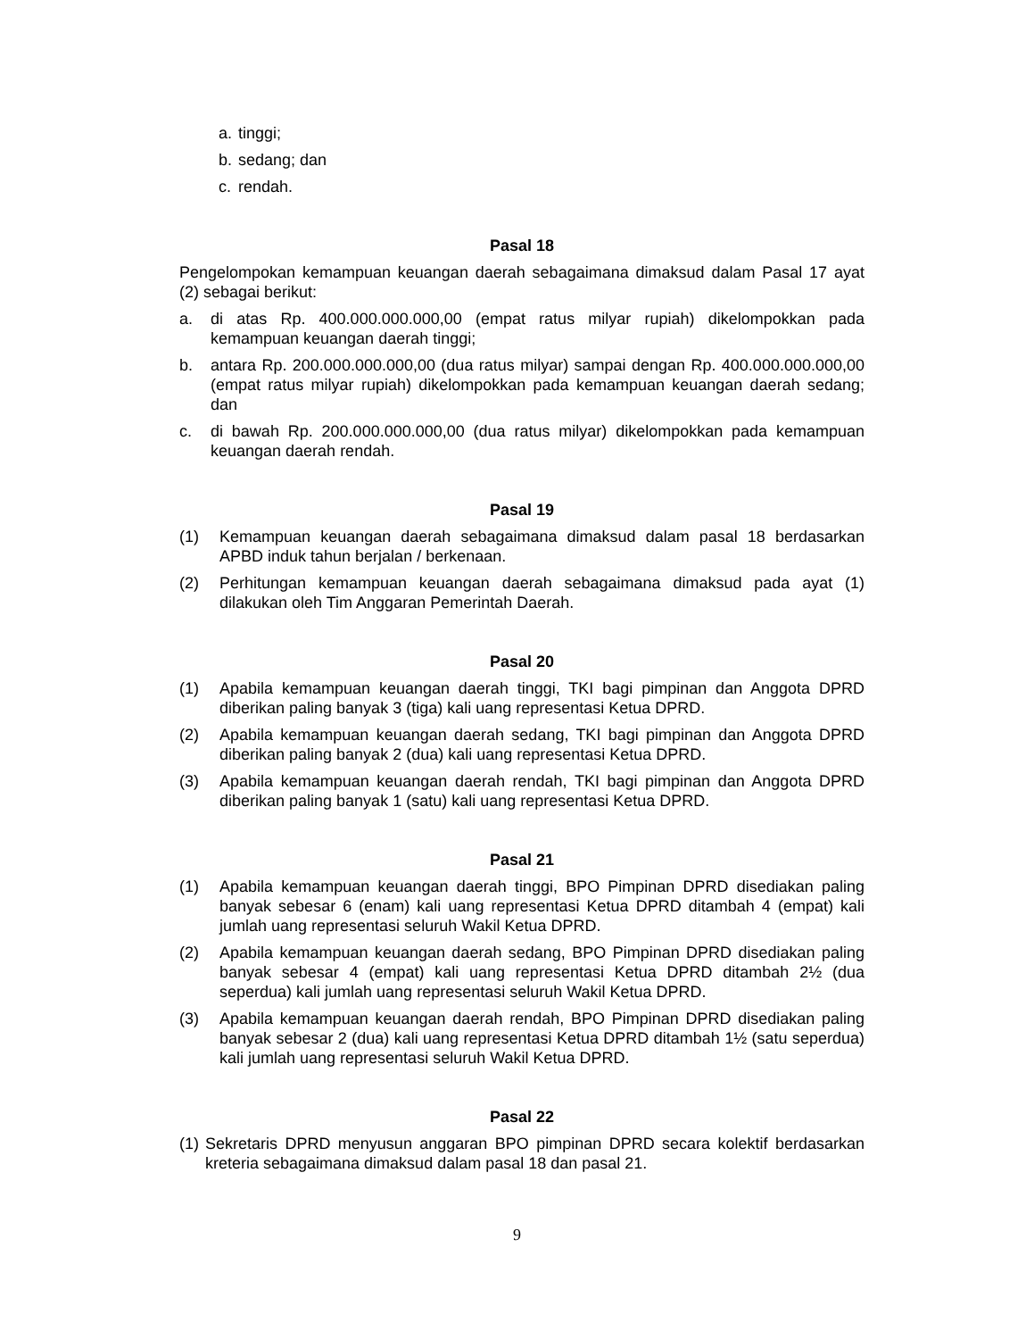a. tinggi;
b. sedang; dan
c. rendah.
Pasal 18
Pengelompokan kemampuan keuangan daerah sebagaimana dimaksud dalam Pasal 17 ayat (2) sebagai berikut:
a. di atas Rp. 400.000.000.000,00 (empat ratus milyar rupiah) dikelompokkan pada kemampuan keuangan daerah tinggi;
b. antara Rp. 200.000.000.000,00 (dua ratus milyar) sampai dengan Rp. 400.000.000.000,00 (empat ratus milyar rupiah) dikelompokkan pada kemampuan keuangan daerah sedang; dan
c. di bawah Rp. 200.000.000.000,00 (dua ratus milyar) dikelompokkan pada kemampuan keuangan daerah rendah.
Pasal 19
(1) Kemampuan keuangan daerah sebagaimana dimaksud dalam pasal 18 berdasarkan APBD induk tahun berjalan / berkenaan.
(2) Perhitungan kemampuan keuangan daerah sebagaimana dimaksud pada ayat (1) dilakukan oleh Tim Anggaran Pemerintah Daerah.
Pasal 20
(1) Apabila kemampuan keuangan daerah tinggi, TKI bagi pimpinan dan Anggota DPRD diberikan paling banyak 3 (tiga) kali uang representasi Ketua DPRD.
(2) Apabila kemampuan keuangan daerah sedang, TKI bagi pimpinan dan Anggota DPRD diberikan paling banyak 2 (dua) kali uang representasi Ketua DPRD.
(3) Apabila kemampuan keuangan daerah rendah, TKI bagi pimpinan dan Anggota DPRD diberikan paling banyak 1 (satu) kali uang representasi Ketua DPRD.
Pasal 21
(1) Apabila kemampuan keuangan daerah tinggi, BPO Pimpinan DPRD disediakan paling banyak sebesar 6 (enam) kali uang representasi Ketua DPRD ditambah 4 (empat) kali jumlah uang representasi seluruh Wakil Ketua DPRD.
(2) Apabila kemampuan keuangan daerah sedang, BPO Pimpinan DPRD disediakan paling banyak sebesar 4 (empat) kali uang representasi Ketua DPRD ditambah 2½ (dua seperdua) kali jumlah uang representasi seluruh Wakil Ketua DPRD.
(3) Apabila kemampuan keuangan daerah rendah, BPO Pimpinan DPRD disediakan paling banyak sebesar 2 (dua) kali uang representasi Ketua DPRD ditambah 1½ (satu seperdua) kali jumlah uang representasi seluruh Wakil Ketua DPRD.
Pasal 22
(1) Sekretaris DPRD menyusun anggaran BPO pimpinan DPRD secara kolektif berdasarkan kreteria sebagaimana dimaksud dalam pasal 18 dan pasal 21.
9